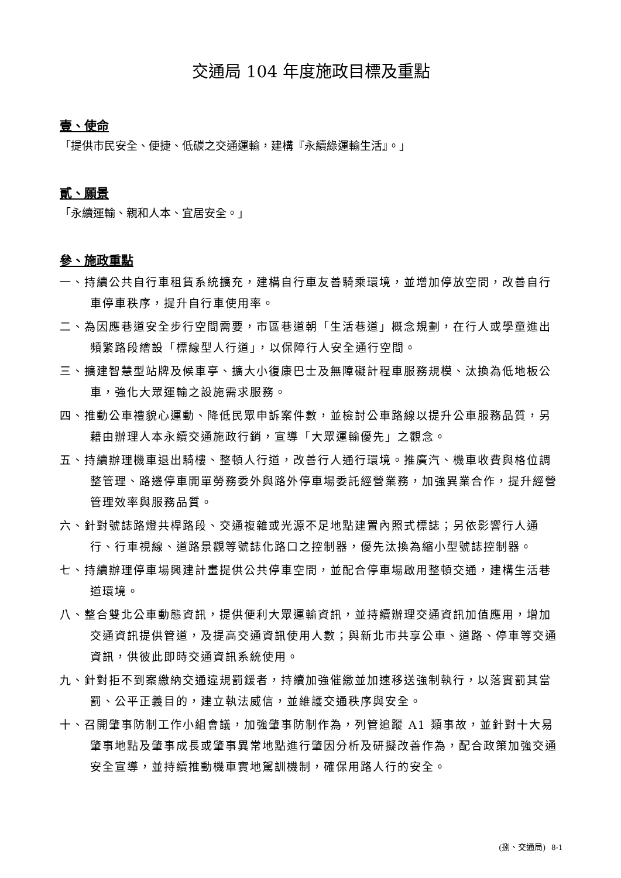交通局 104 年度施政目標及重點
壹、使命
「提供市民安全、便捷、低碳之交通運輸，建構『永續綠運輸生活』。」
貳、願景
「永續運輸、親和人本、宜居安全。」
參、施政重點
一、持續公共自行車租賃系統擴充，建構自行車友善騎乘環境，並增加停放空間，改善自行車停車秩序，提升自行車使用率。
二、為因應巷道安全步行空間需要，市區巷道朝「生活巷道」概念規劃，在行人或學童進出頻繁路段繪設「標線型人行道」，以保障行人安全通行空間。
三、擴建智慧型站牌及候車亭、擴大小復康巴士及無障礙計程車服務規模、汰換為低地板公車，強化大眾運輸之設施需求服務。
四、推動公車禮貌心運動、降低民眾申訴案件數，並檢討公車路線以提升公車服務品質，另藉由辦理人本永續交通施政行銷，宣導「大眾運輸優先」之觀念。
五、持續辦理機車退出騎樓、整頓人行道，改善行人通行環境。推廣汽、機車收費與格位調整管理、路邊停車開單勞務委外與路外停車場委託經營業務，加強異業合作，提升經營管理效率與服務品質。
六、針對號誌路燈共桿路段、交通複雜或光源不足地點建置內照式標誌；另依影響行人通行、行車視線、道路景觀等號誌化路口之控制器，優先汰換為縮小型號誌控制器。
七、持續辦理停車場興建計畫提供公共停車空間，並配合停車場啟用整頓交通，建構生活巷道環境。
八、整合雙北公車動態資訊，提供便利大眾運輸資訊，並持續辦理交通資訊加值應用，增加交通資訊提供管道，及提高交通資訊使用人數；與新北市共享公車、道路、停車等交通資訊，供彼此即時交通資訊系統使用。
九、針對拒不到案繳納交通違規罰鍰者，持續加強催繳並加速移送強制執行，以落實罰其當罰、公平正義目的，建立執法威信，並維護交通秩序與安全。
十、召開肇事防制工作小組會議，加強肇事防制作為，列管追蹤 A1 類事故，並針對十大易肇事地點及肇事成長或肇事異常地點進行肇因分析及研擬改善作為，配合政策加強交通安全宣導，並持續推動機車實地駕訓機制，確保用路人行的安全。
(捌、交通局) 8-1